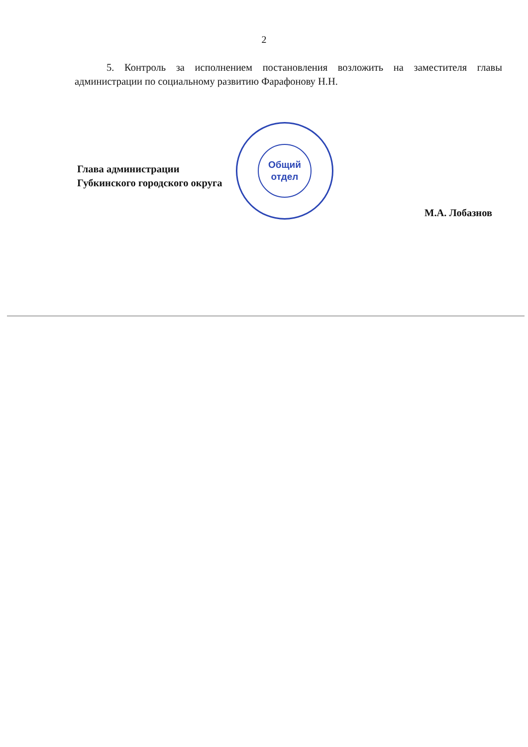2
5. Контроль за исполнением постановления возложить на заместителя главы администрации по социальному развитию Фарафонову Н.Н.
Глава администрации
Губкинского городского округа
Общий
отдел
М.А. Лобазнов